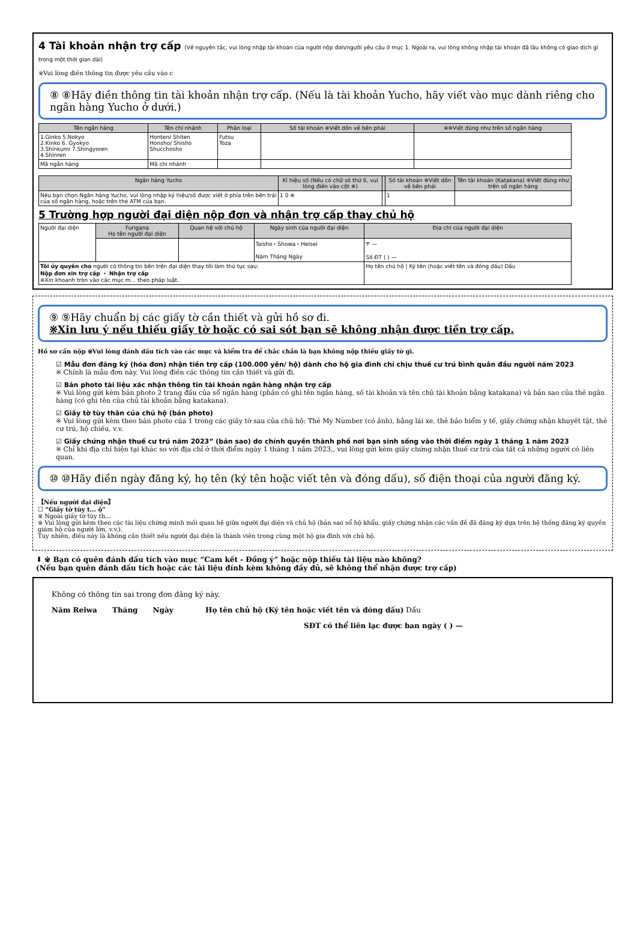4 Tài khoản nhận trợ cấp (Về nguyên tắc, vui lòng nhập tài khoản của người nộp đơn/người yêu cầu ở mục 1. Ngoài ra, vui lòng không nhập tài khoản đã lâu không có giao dịch gì trong một thời gian dài)
※Vui lòng điền thông tin được yêu cầu vào c
⑧ ⑧Hãy điền thông tin tài khoản nhận trợ cấp. (Nếu là tài khoản Yucho, hãy viết vào mục dành riêng cho ngân hàng Yucho ở dưới.)
| Tên ngân hàng | Tên chi nhánh | Phân loại | Số tài khoản ※Viết dồn về bên phải | ※※Viết đúng như trên sổ ngân hàng |
| --- | --- | --- | --- | --- |
| 1.Ginko 5.Nokyo 2.Kinko 6. Gyokyo 3.Shinkumi 7.Shingyoren 4.Shinren | Honten/ Shiten Honsho/ Shisho Shucchosho | Futsu Toza | | |
| Mã ngân hàng | Mã chi nhánh | | | |
| Ngân hàng Yucho | Kí hiệu số (Nếu có chữ số thứ 6, vui lòng điền vào cột ※) | | Số tài khoản ※Viết dồn về bên phải | Tên tài khoản (Katakana) ※Viết đúng như trên sổ ngân hàng |
| --- | --- | --- | --- | --- |
| Nếu bạn chọn Ngân hàng Yucho, vui lòng nhập ký hiệu/số được viết ở phía trên bên trái của sổ ngân hàng, hoặc trên thẻ ATM của bạn. | 1 0 ※ | | 1 | |
5 Trường hợp người đại diện nộp đơn và nhận trợ cấp thay chủ hộ
| Người đại diện | Furigana Họ tên người đại diện | Quan hệ với chủ hộ | Ngày sinh của người đại diện | Địa chỉ của người đại diện |
| | | | Taisho・Showa・Heisei Năm Tháng Ngày | 〒 — Số ĐT ( ) — |
| Tôi ủy quyền cho người có thông tin bên trên đại diện thay tôi làm thủ tục sau: Nộp đơn xin trợ cấp ・ Nhận trợ cấp ※Xin khoanh tròn vào các mục m... theo pháp luật. | | | | Họ tên chủ hộ / Ký tên (hoặc viết tên và đóng dấu) Dấu |
⑨ ⑨Hãy chuẩn bị các giấy tờ cần thiết và gửi hồ sơ đi.
※Xin lưu ý nếu thiếu giấy tờ hoặc có sai sót bạn sẽ không nhận được tiền trợ cấp.
Hồ sơ cần nộp ※Vui lòng đánh dấu tích vào các mục và kiểm tra để chắc chắn là bạn không nộp thiếu giấy tờ gì.
☑ Mẫu đơn đăng ký (hóa đơn) nhận tiền trợ cấp (100.000 yên/ hộ) dành cho hộ gia đình chỉ chịu thuế cư trú bình quân đầu người năm 2023
※ Chính là mẫu đơn này. Vui lòng điền các thông tin cần thiết và gửi đi.
☑ Bản photo tài liệu xác nhận thông tin tài khoản ngân hàng nhận trợ cấp
※ Vui lòng gửi kèm bản photo 2 trang đầu của sổ ngân hàng (phần có ghi tên ngân hàng, số tài khoản và tên chủ tài khoản bằng katakana) và bản sao của thẻ ngân hàng (có ghi tên của chủ tài khoản bằng katakana).
☑ Giấy tờ tùy thân của chủ hộ (bản photo)
※ Vui lòng gửi kèm theo bản photo của 1 trong các giấy tờ sau của chủ hộ: Thẻ My Number (có ảnh), bằng lái xe, thẻ bảo hiểm y tế, giấy chứng nhận khuyết tật, thẻ cư trú, hộ chiếu, v.v.
☑ Giấy chứng nhận thuế cư trú năm 2023” (bản sao) do chính quyền thành phố nơi bạn sinh sống vào thời điểm ngày 1 tháng 1 năm 2023
※ Chỉ khi địa chỉ hiện tại khác so với địa chỉ ở thời điểm ngày 1 tháng 1 năm 2023,, vui lòng gửi kèm giấy chứng nhận thuế cư trú của tất cả những người có liên quan.
⑩ ⑩Hãy điền ngày đăng ký, họ tên (ký tên hoặc viết tên và đóng dấu), số điện thoại của người đăng ký.
【Nếu người đại diện】
☐ “Giấy tờ tùy t... ộ”
※ Ngoài giấy tờ tùy th...
※ Vui lòng gửi kèm theo các tài liệu chứng minh mối quan hệ giữa người đại diện và chủ hộ (bản sao sổ hộ khẩu, giấy chứng nhận các vấn đề đã đăng ký dựa trên hệ thống đăng ký quyền giám hộ của người lớn, v.v.).
Tuy nhiên, điều này là không cần thiết nếu người đại diện là thành viên trong cùng một hộ gia đình với chủ hộ.
⬇ ※ Bạn có quên đánh dấu tích vào mục “Cam kết - Đồng ý” hoặc nộp thiếu tài liệu nào không?
(Nếu bạn quên đánh dấu tích hoặc các tài liệu đính kèm không đầy đủ, sẽ không thể nhận được trợ cấp)
Không có thông tin sai trong đơn đăng ký này.
Năm Reiwa Tháng Ngày Họ tên chủ hộ (Ký tên hoặc viết tên và đóng dấu) Dấu
SĐT có thể liên lạc được ban ngày ( ) —